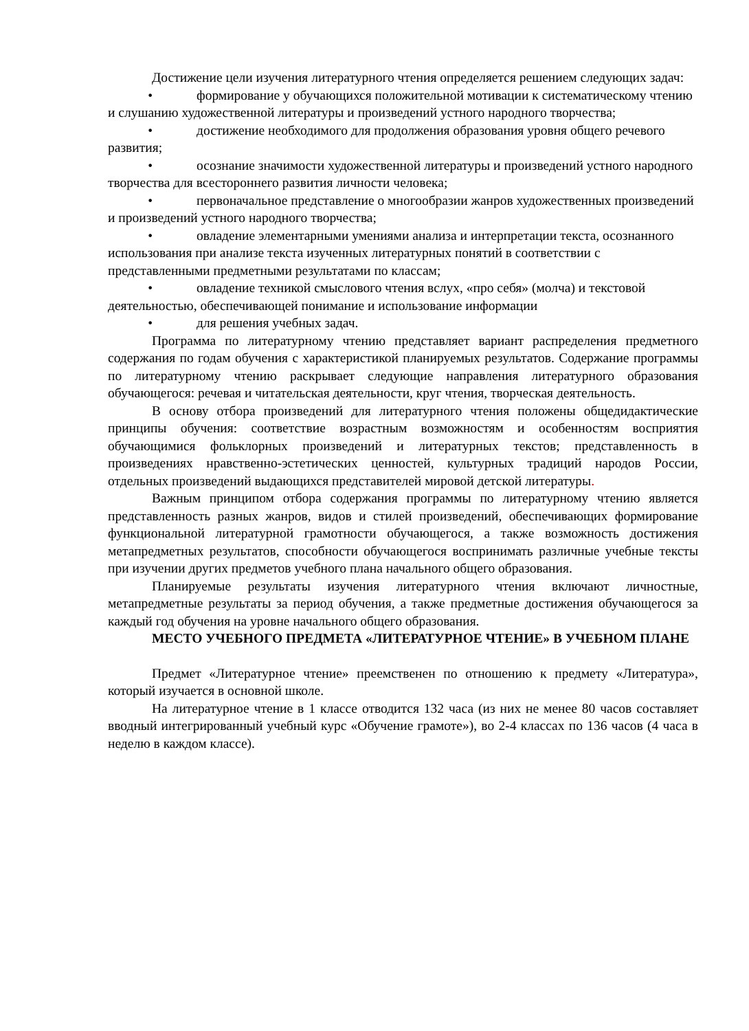Достижение цели изучения литературного чтения определяется решением следующих задач:
• формирование у обучающихся положительной мотивации к систематическому чтению и слушанию художественной литературы и произведений устного народного творчества;
• достижение необходимого для продолжения образования уровня общего речевого развития;
• осознание значимости художественной литературы и произведений устного народного творчества для всестороннего развития личности человека;
• первоначальное представление о многообразии жанров художественных произведений и произведений устного народного творчества;
• овладение элементарными умениями анализа и интерпретации текста, осознанного использования при анализе текста изученных литературных понятий в соответствии с представленными предметными результатами по классам;
• овладение техникой смыслового чтения вслух, «про себя» (молча) и текстовой деятельностью, обеспечивающей понимание и использование информации
• для решения учебных задач.
Программа по литературному чтению представляет вариант распределения предметного содержания по годам обучения с характеристикой планируемых результатов. Содержание программы по литературному чтению раскрывает следующие направления литературного образования обучающегося: речевая и читательская деятельности, круг чтения, творческая деятельность.
В основу отбора произведений для литературного чтения положены общедидактические принципы обучения: соответствие возрастным возможностям и особенностям восприятия обучающимися фольклорных произведений и литературных текстов; представленность в произведениях нравственно-эстетических ценностей, культурных традиций народов России, отдельных произведений выдающихся представителей мировой детской литературы.
Важным принципом отбора содержания программы по литературному чтению является представленность разных жанров, видов и стилей произведений, обеспечивающих формирование функциональной литературной грамотности обучающегося, а также возможность достижения метапредметных результатов, способности обучающегося воспринимать различные учебные тексты при изучении других предметов учебного плана начального общего образования.
Планируемые результаты изучения литературного чтения включают личностные, метапредметные результаты за период обучения, а также предметные достижения обучающегося за каждый год обучения на уровне начального общего образования.
МЕСТО УЧЕБНОГО ПРЕДМЕТА «ЛИТЕРАТУРНОЕ ЧТЕНИЕ» В УЧЕБНОМ ПЛАНЕ
Предмет «Литературное чтение» преемственен по отношению к предмету «Литература», который изучается в основной школе.
На литературное чтение в 1 классе отводится 132 часа (из них не менее 80 часов составляет вводный интегрированный учебный курс «Обучение грамоте»), во 2-4 классах по 136 часов (4 часа в неделю в каждом классе).